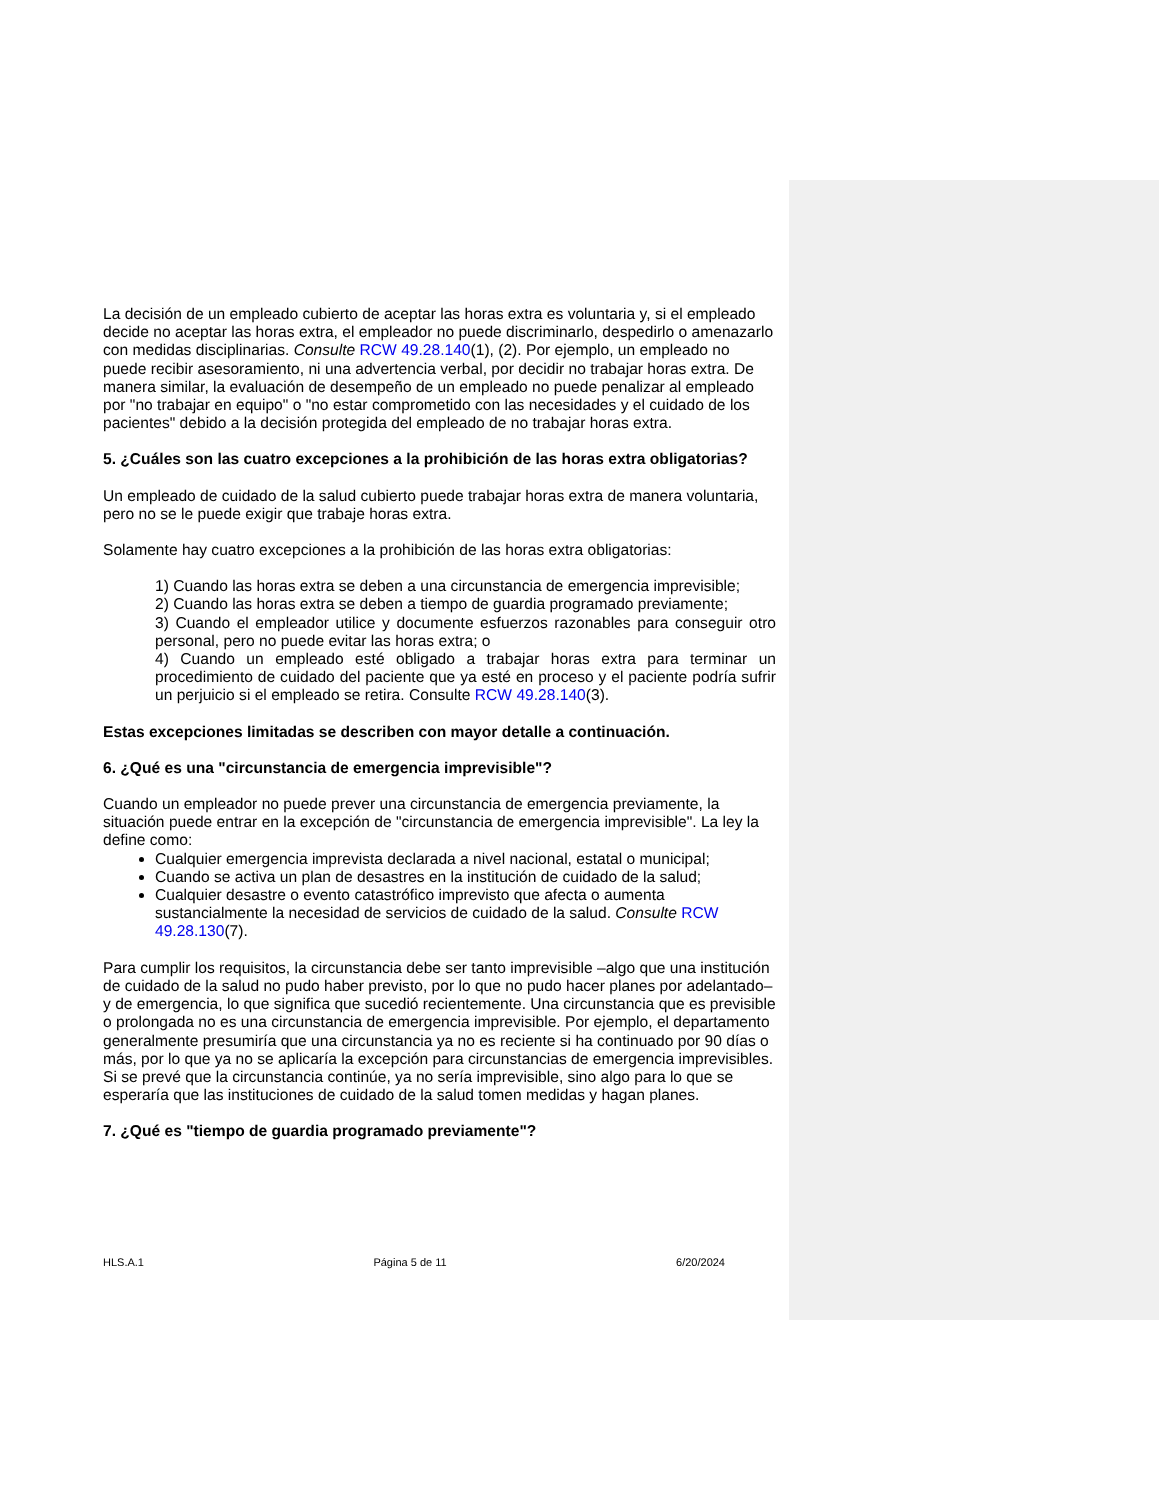La decisión de un empleado cubierto de aceptar las horas extra es voluntaria y, si el empleado decide no aceptar las horas extra, el empleador no puede discriminarlo, despedirlo o amenazarlo con medidas disciplinarias. Consulte RCW 49.28.140(1), (2). Por ejemplo, un empleado no puede recibir asesoramiento, ni una advertencia verbal, por decidir no trabajar horas extra. De manera similar, la evaluación de desempeño de un empleado no puede penalizar al empleado por "no trabajar en equipo" o "no estar comprometido con las necesidades y el cuidado de los pacientes" debido a la decisión protegida del empleado de no trabajar horas extra.
5. ¿Cuáles son las cuatro excepciones a la prohibición de las horas extra obligatorias?
Un empleado de cuidado de la salud cubierto puede trabajar horas extra de manera voluntaria, pero no se le puede exigir que trabaje horas extra.
Solamente hay cuatro excepciones a la prohibición de las horas extra obligatorias:
1) Cuando las horas extra se deben a una circunstancia de emergencia imprevisible;
2) Cuando las horas extra se deben a tiempo de guardia programado previamente;
3) Cuando el empleador utilice y documente esfuerzos razonables para conseguir otro personal, pero no puede evitar las horas extra; o
4) Cuando un empleado esté obligado a trabajar horas extra para terminar un procedimiento de cuidado del paciente que ya esté en proceso y el paciente podría sufrir un perjuicio si el empleado se retira. Consulte RCW 49.28.140(3).
Estas excepciones limitadas se describen con mayor detalle a continuación.
6. ¿Qué es una "circunstancia de emergencia imprevisible"?
Cuando un empleador no puede prever una circunstancia de emergencia previamente, la situación puede entrar en la excepción de "circunstancia de emergencia imprevisible". La ley la define como:
Cualquier emergencia imprevista declarada a nivel nacional, estatal o municipal;
Cuando se activa un plan de desastres en la institución de cuidado de la salud;
Cualquier desastre o evento catastrófico imprevisto que afecta o aumenta sustancialmente la necesidad de servicios de cuidado de la salud. Consulte RCW 49.28.130(7).
Para cumplir los requisitos, la circunstancia debe ser tanto imprevisible –algo que una institución de cuidado de la salud no pudo haber previsto, por lo que no pudo hacer planes por adelantado– y de emergencia, lo que significa que sucedió recientemente. Una circunstancia que es previsible o prolongada no es una circunstancia de emergencia imprevisible. Por ejemplo, el departamento generalmente presumiría que una circunstancia ya no es reciente si ha continuado por 90 días o más, por lo que ya no se aplicaría la excepción para circunstancias de emergencia imprevisibles. Si se prevé que la circunstancia continúe, ya no sería imprevisible, sino algo para lo que se esperaría que las instituciones de cuidado de la salud tomen medidas y hagan planes.
7. ¿Qué es "tiempo de guardia programado previamente"?
HLS.A.1 Página 5 de 11 6/20/2024